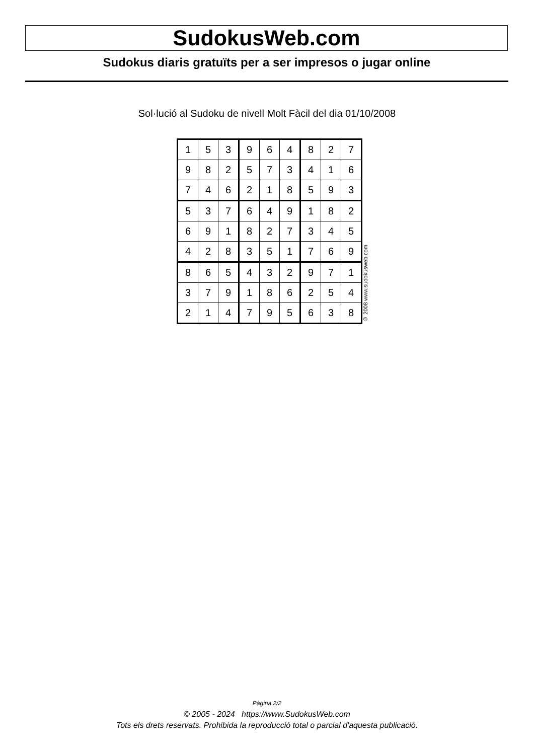SudokusWeb.com
Sudokus diaris gratuïts per a ser impresos o jugar online
Sol·lució al Sudoku de nivell Molt Fàcil del dia 01/10/2008
| 1 | 5 | 3 | 9 | 6 | 4 | 8 | 2 | 7 |
| 9 | 8 | 2 | 5 | 7 | 3 | 4 | 1 | 6 |
| 7 | 4 | 6 | 2 | 1 | 8 | 5 | 9 | 3 |
| 5 | 3 | 7 | 6 | 4 | 9 | 1 | 8 | 2 |
| 6 | 9 | 1 | 8 | 2 | 7 | 3 | 4 | 5 |
| 4 | 2 | 8 | 3 | 5 | 1 | 7 | 6 | 9 |
| 8 | 6 | 5 | 4 | 3 | 2 | 9 | 7 | 1 |
| 3 | 7 | 9 | 1 | 8 | 6 | 2 | 5 | 4 |
| 2 | 1 | 4 | 7 | 9 | 5 | 6 | 3 | 8 |
© 2008 www.sudokusweb.com
Pàgina 2/2
© 2005 - 2024 https://www.SudokusWeb.com
Tots els drets reservats. Prohibida la reproducció total o parcial d'aquesta publicació.